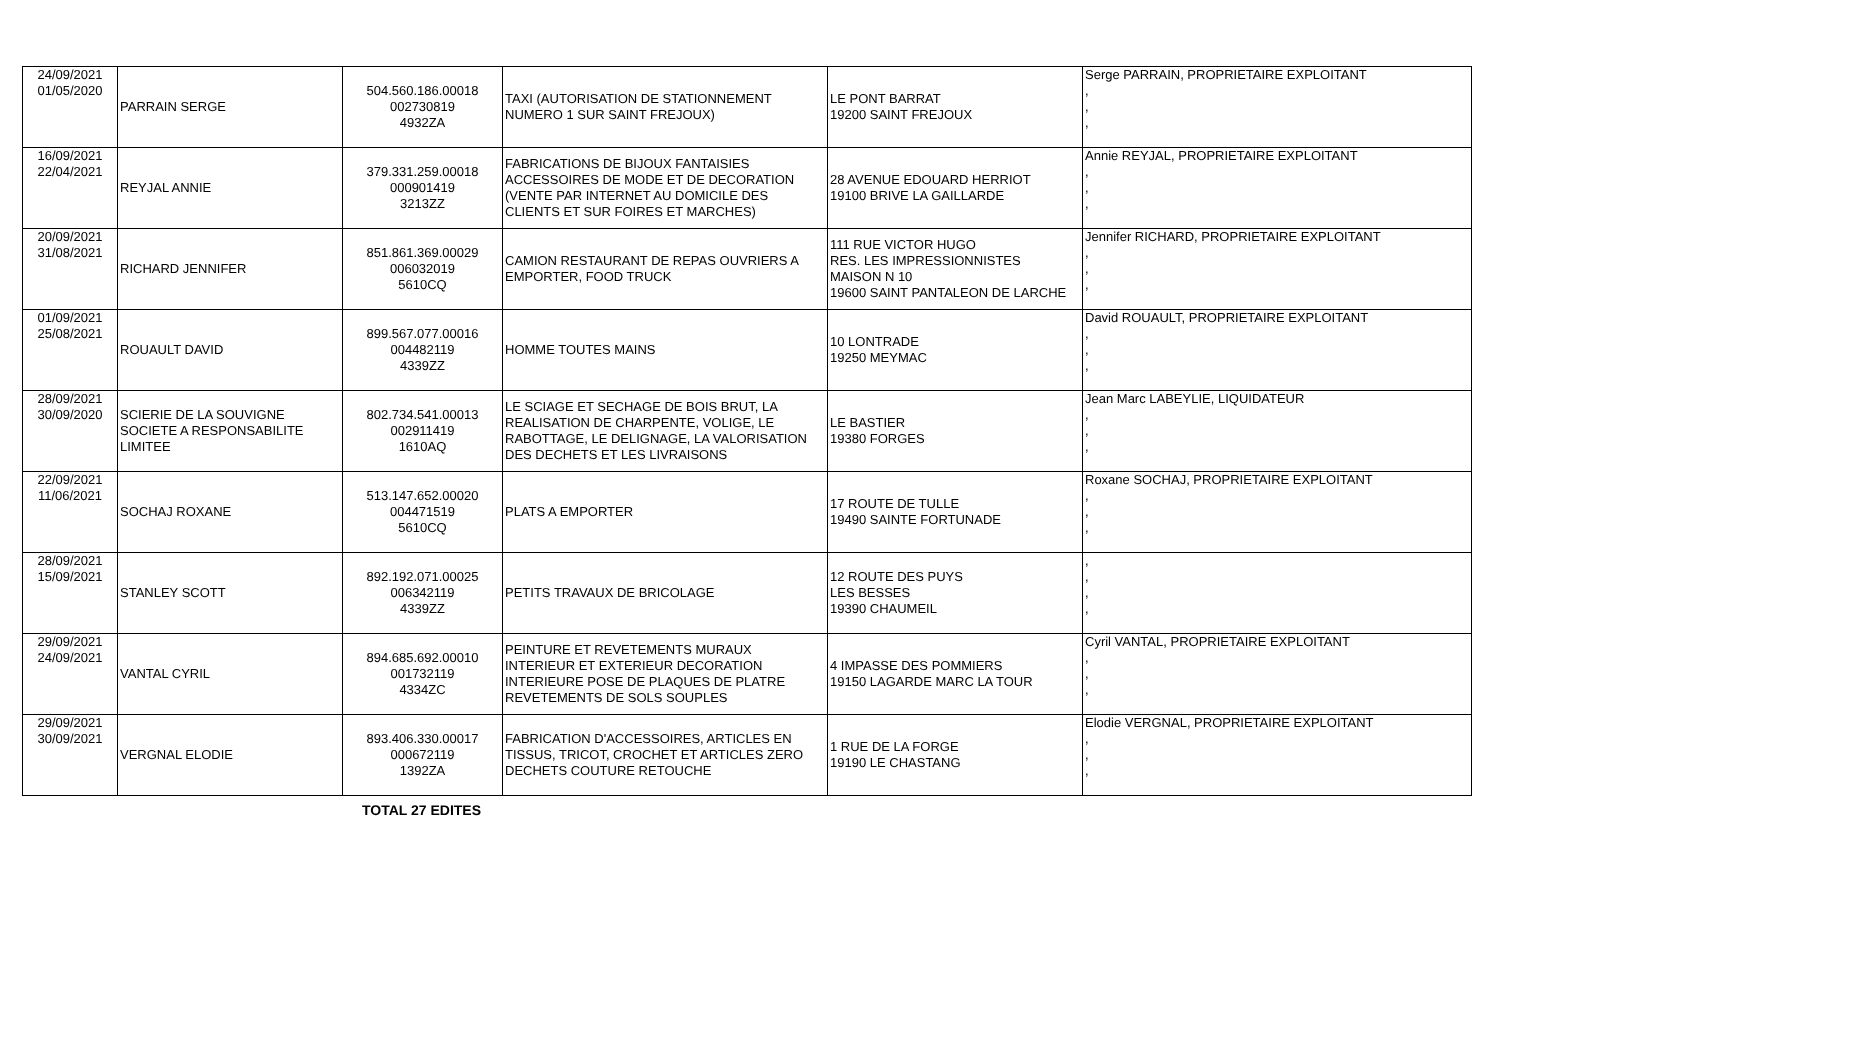| 24/09/2021 01/05/2020 | PARRAIN SERGE | 504.560.186.00018 002730819 4932ZA | TAXI (AUTORISATION DE STATIONNEMENT NUMERO 1 SUR SAINT FREJOUX) | LE PONT BARRAT 19200 SAINT FREJOUX | Serge PARRAIN, PROPRIETAIRE EXPLOITANT , , , |
| 16/09/2021 22/04/2021 | REYJAL ANNIE | 379.331.259.00018 000901419 3213ZZ | FABRICATIONS DE BIJOUX FANTAISIES ACCESSOIRES DE MODE ET DE DECORATION (VENTE PAR INTERNET AU DOMICILE DES CLIENTS ET SUR FOIRES ET MARCHES) | 28 AVENUE EDOUARD HERRIOT 19100 BRIVE LA GAILLARDE | Annie REYJAL, PROPRIETAIRE EXPLOITANT , , , |
| 20/09/2021 31/08/2021 | RICHARD JENNIFER | 851.861.369.00029 006032019 5610CQ | CAMION RESTAURANT DE REPAS OUVRIERS A EMPORTER, FOOD TRUCK | 111 RUE VICTOR HUGO RES. LES IMPRESSIONNISTES MAISON N 10 19600 SAINT PANTALEON DE LARCHE | Jennifer RICHARD, PROPRIETAIRE EXPLOITANT , , , |
| 01/09/2021 25/08/2021 | ROUAULT DAVID | 899.567.077.00016 004482119 4339ZZ | HOMME TOUTES MAINS | 10 LONTRADE 19250 MEYMAC | David ROUAULT, PROPRIETAIRE EXPLOITANT , , , |
| 28/09/2021 30/09/2020 | SCIERIE DE LA SOUVIGNE SOCIETE A RESPONSABILITE LIMITEE | 802.734.541.00013 002911419 1610AQ | LE SCIAGE ET SECHAGE DE BOIS BRUT, LA REALISATION DE CHARPENTE, VOLIGE, LE RABOTTAGE, LE DELIGNAGE, LA VALORISATION DES DECHETS ET LES LIVRAISONS | LE BASTIER 19380 FORGES | Jean Marc LABEYLIE, LIQUIDATEUR , , , |
| 22/09/2021 11/06/2021 | SOCHAJ ROXANE | 513.147.652.00020 004471519 5610CQ | PLATS A EMPORTER | 17 ROUTE DE TULLE 19490 SAINTE FORTUNADE | Roxane SOCHAJ, PROPRIETAIRE EXPLOITANT , , , |
| 28/09/2021 15/09/2021 | STANLEY SCOTT | 892.192.071.00025 006342119 4339ZZ | PETITS TRAVAUX DE BRICOLAGE | 12 ROUTE DES PUYS LES BESSES 19390 CHAUMEIL | , , , , |
| 29/09/2021 24/09/2021 | VANTAL CYRIL | 894.685.692.00010 001732119 4334ZC | PEINTURE ET REVETEMENTS MURAUX INTERIEUR ET EXTERIEUR DECORATION INTERIEURE POSE DE PLAQUES DE PLATRE REVETEMENTS DE SOLS SOUPLES | 4 IMPASSE DES POMMIERS 19150 LAGARDE MARC LA TOUR | Cyril VANTAL, PROPRIETAIRE EXPLOITANT , , , |
| 29/09/2021 30/09/2021 | VERGNAL ELODIE | 893.406.330.00017 000672119 1392ZA | FABRICATION D'ACCESSOIRES, ARTICLES EN TISSUS, TRICOT, CROCHET ET ARTICLES ZERO DECHETS COUTURE RETOUCHE | 1 RUE DE LA FORGE 19190 LE CHASTANG | Elodie VERGNAL, PROPRIETAIRE EXPLOITANT , , , |
TOTAL 27 EDITES